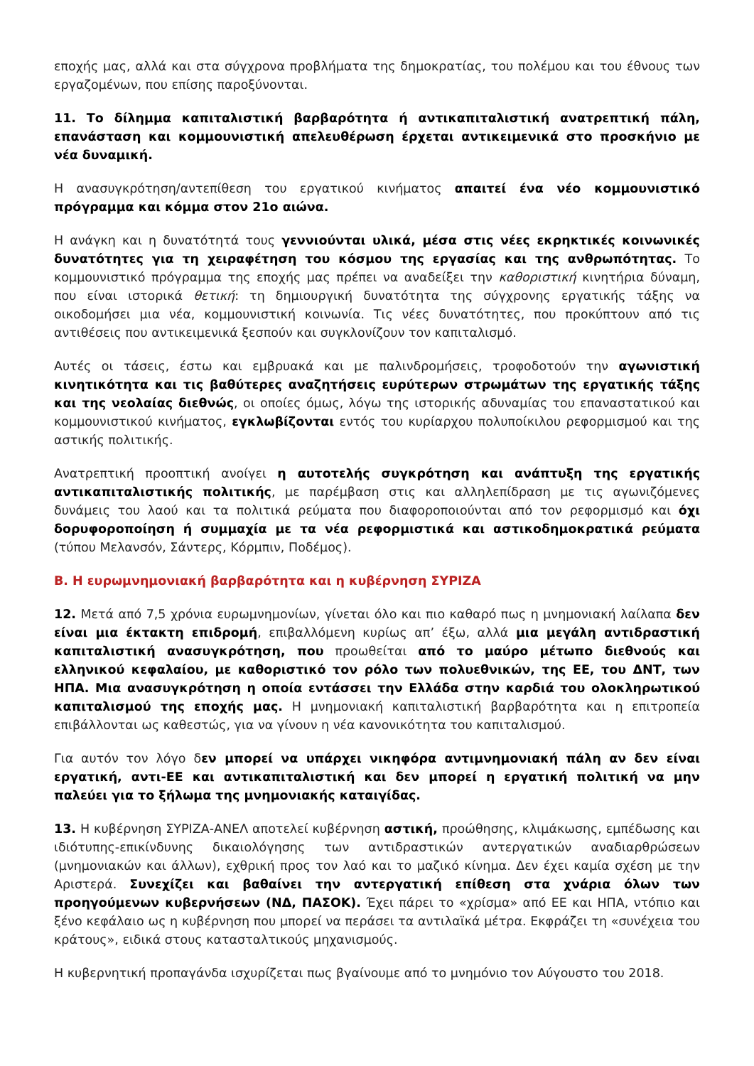εποχής μας, αλλά και στα σύγχρονα προβλήματα της δημοκρατίας, του πολέμου και του έθνους των εργαζομένων, που επίσης παροξύνονται.
11. Το δίλημμα καπιταλιστική βαρβαρότητα ή αντικαπιταλιστική ανατρεπτική πάλη, επανάσταση και κομμουνιστική απελευθέρωση έρχεται αντικειμενικά στο προσκήνιο με νέα δυναμική.
Η ανασυγκρότηση/αντεπίθεση του εργατικού κινήματος απαιτεί ένα νέο κομμουνιστικό πρόγραμμα και κόμμα στον 21ο αιώνα.
Η ανάγκη και η δυνατότητά τους γεννιούνται υλικά, μέσα στις νέες εκρηκτικές κοινωνικές δυνατότητες για τη χειραφέτηση του κόσμου της εργασίας και της ανθρωπότητας. Το κομμουνιστικό πρόγραμμα της εποχής μας πρέπει να αναδείξει την καθοριστική κινητήρια δύναμη, που είναι ιστορικά θετική: τη δημιουργική δυνατότητα της σύγχρονης εργατικής τάξης να οικοδομήσει μια νέα, κομμουνιστική κοινωνία. Τις νέες δυνατότητες, που προκύπτουν από τις αντιθέσεις που αντικειμενικά ξεσπούν και συγκλονίζουν τον καπιταλισμό.
Αυτές οι τάσεις, έστω και εμβρυακά και με παλινδρομήσεις, τροφοδοτούν την αγωνιστική κινητικότητα και τις βαθύτερες αναζητήσεις ευρύτερων στρωμάτων της εργατικής τάξης και της νεολαίας διεθνώς, οι οποίες όμως, λόγω της ιστορικής αδυναμίας του επαναστατικού και κομμουνιστικού κινήματος, εγκλωβίζονται εντός του κυρίαρχου πολυποίκιλου ρεφορμισμού και της αστικής πολιτικής.
Ανατρεπτική προοπτική ανοίγει η αυτοτελής συγκρότηση και ανάπτυξη της εργατικής αντικαπιταλιστικής πολιτικής, με παρέμβαση στις και αλληλεπίδραση με τις αγωνιζόμενες δυνάμεις του λαού και τα πολιτικά ρεύματα που διαφοροποιούνται από τον ρεφορμισμό και όχι δορυφοροποίηση ή συμμαχία με τα νέα ρεφορμιστικά και αστικοδημοκρατικά ρεύματα (τύπου Μελανσόν, Σάντερς, Κόρμπιν, Ποδέμος).
Β. Η ευρωμνημονιακή βαρβαρότητα και η κυβέρνηση ΣΥΡΙΖΑ
12. Μετά από 7,5 χρόνια ευρωμνημονίων, γίνεται όλο και πιο καθαρό πως η μνημονιακή λαίλαπα δεν είναι μια έκτακτη επιδρομή, επιβαλλόμενη κυρίως απ’ έξω, αλλά μια μεγάλη αντιδραστική καπιταλιστική ανασυγκρότηση, που προωθείται από το μαύρο μέτωπο διεθνούς και ελληνικού κεφαλαίου, με καθοριστικό τον ρόλο των πολυεθνικών, της ΕΕ, του ΔΝΤ, των ΗΠΑ. Μια ανασυγκρότηση η οποία εντάσσει την Ελλάδα στην καρδιά του ολοκληρωτικού καπιταλισμού της εποχής μας. Η μνημονιακή καπιταλιστική βαρβαρότητα και η επιτροπεία επιβάλλονται ως καθεστώς, για να γίνουν η νέα κανονικότητα του καπιταλισμού.
Για αυτόν τον λόγο δεν μπορεί να υπάρχει νικηφόρα αντιμνημονιακή πάλη αν δεν είναι εργατική, αντι-ΕΕ και αντικαπιταλιστική και δεν μπορεί η εργατική πολιτική να μην παλεύει για το ξήλωμα της μνημονιακής καταιγίδας.
13. Η κυβέρνηση ΣΥΡΙΖΑ-ΑΝΕΛ αποτελεί κυβέρνηση αστική, προώθησης, κλιμάκωσης, εμπέδωσης και ιδιότυπης-επικίνδυνης δικαιολόγησης των αντιδραστικών αντεργατικών αναδιαρθρώσεων (μνημονιακών και άλλων), εχθρική προς τον λαό και το μαζικό κίνημα. Δεν έχει καμία σχέση με την Αριστερά. Συνεχίζει και βαθαίνει την αντεργατική επίθεση στα χνάρια όλων των προηγούμενων κυβερνήσεων (ΝΔ, ΠΑΣΟΚ). Έχει πάρει το «χρίσμα» από ΕΕ και ΗΠΑ, ντόπιο και ξένο κεφάλαιο ως η κυβέρνηση που μπορεί να περάσει τα αντιλαϊκά μέτρα. Εκφράζει τη «συνέχεια του κράτους», ειδικά στους κατασταλτικούς μηχανισμούς.
Η κυβερνητική προπαγάνδα ισχυρίζεται πως βγαίνουμε από το μνημόνιο τον Αύγουστο του 2018.